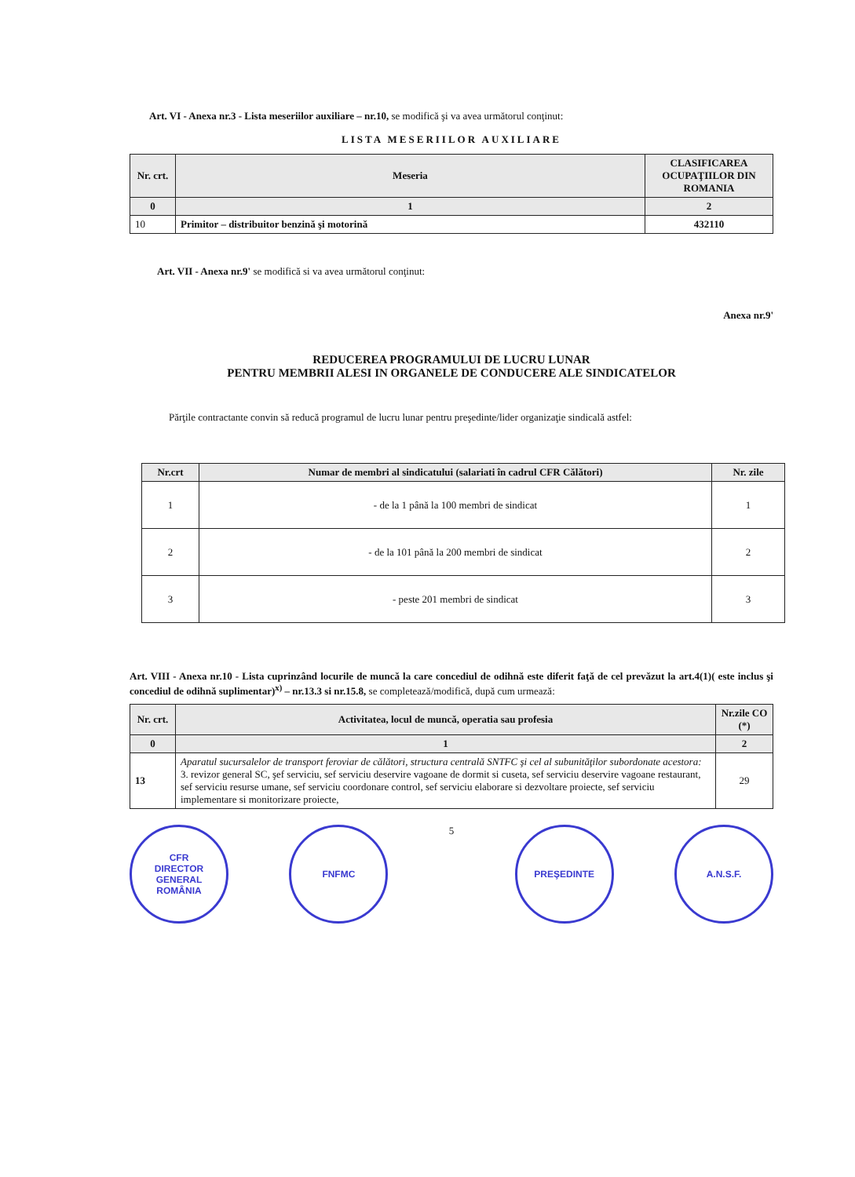Art. VI - Anexa nr.3 - Lista meseriilor auxiliare – nr.10, se modifică şi va avea următorul conţinut:
LISTA MESERIILOR AUXILIARE
| Nr. crt. | Meseria | CLASIFICAREA OCUPAŢIILOR DIN ROMANIA |
| --- | --- | --- |
| 0 | 1 | 2 |
| 10 | Primitor – distribuitor benzină şi motorină | 432110 |
Art. VII - Anexa nr.9' se modifică si va avea următorul conţinut:
Anexa nr.9'
REDUCEREA PROGRAMULUI DE LUCRU LUNAR
PENTRU MEMBRII ALESI IN ORGANELE DE CONDUCERE ALE SINDICATELOR
Părţile contractante convin să reducă programul de lucru lunar pentru preşedinte/lider organizaţie sindicală astfel:
| Nr.crt | Numar de membri al sindicatului (salariati în cadrul CFR Călători) | Nr. zile |
| --- | --- | --- |
| 1 | - de la 1 până la 100 membri de sindicat | 1 |
| 2 | - de la 101 până la 200 membri de sindicat | 2 |
| 3 | - peste 201 membri de sindicat | 3 |
Art. VIII - Anexa nr.10 - Lista cuprinzând locurile de muncă la care concediul de odihnă este diferit faţă de cel prevăzut la art.4(1)( este inclus şi concediul de odihnă suplimentar)<sup>x)</sup> – nr.13.3 si nr.15.8, se completează/modifică, după cum urmează:
| Nr. crt. | Activitatea, locul de muncă, operatia sau profesia | Nr.zile CO (*) |
| --- | --- | --- |
| 0 | 1 | 2 |
| 13 | Aparatul sucursalelor de transport feroviar de călători, structura centrală SNTFC şi cel al subunităţilor subordonate acestora: 3. revizor general SC, şef serviciu, sef serviciu deservire vagoane de dormit si cuseta, sef serviciu deservire vagoane restaurant, sef serviciu resurse umane, sef serviciu coordonare control, sef serviciu elaborare si dezvoltare proiecte, sef serviciu implementare si monitorizare proiecte, | 29 |
CFR
DIRECTOR GENERAL
ROMÂNIA
FNFMC
5
PREŞEDINTE A.N.S.F.